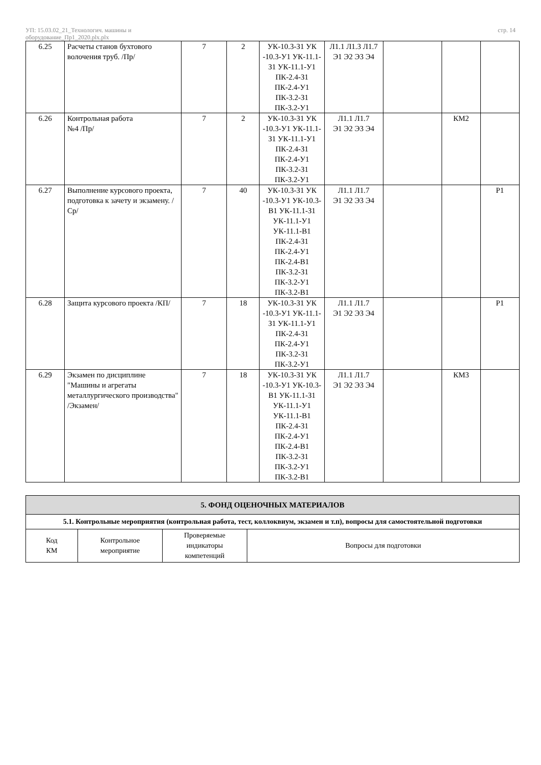УП: 15.03.02_21_Технологич. машины и
оборудование_Пр1_2020.plx.plx
стр. 14
| 6.25 | Расчеты станов бухтового волочения труб. /Пр/ | 7 | 2 | УК-10.3-З1 УК -10.3-У1 УК-11.1-З1 УК-11.1-У1 ПК-2.4-З1 ПК-2.4-У1 ПК-3.2-З1 ПК-3.2-У1 | Л1.1 Л1.3 Л1.7 Э1 Э2 Э3 Э4 | | | |
| 6.26 | Контрольная работа №4 /Пр/ | 7 | 2 | УК-10.3-З1 УК -10.3-У1 УК-11.1-З1 УК-11.1-У1 ПК-2.4-З1 ПК-2.4-У1 ПК-3.2-З1 ПК-3.2-У1 | Л1.1 Л1.7 Э1 Э2 Э3 Э4 | | КМ2 | |
| 6.27 | Выполнение курсового проекта, подготовка к зачету и экзамену. /Ср/ | 7 | 40 | УК-10.3-З1 УК -10.3-У1 УК-10.3-В1 УК-11.1-З1 УК-11.1-У1 УК-11.1-В1 ПК-2.4-З1 ПК-2.4-У1 ПК-2.4-В1 ПК-3.2-З1 ПК-3.2-У1 ПК-3.2-В1 | Л1.1 Л1.7 Э1 Э2 Э3 Э4 | | | Р1 |
| 6.28 | Защита курсового проекта /КП/ | 7 | 18 | УК-10.3-З1 УК -10.3-У1 УК-11.1-З1 УК-11.1-У1 ПК-2.4-З1 ПК-2.4-У1 ПК-3.2-З1 ПК-3.2-У1 | Л1.1 Л1.7 Э1 Э2 Э3 Э4 | | | Р1 |
| 6.29 | Экзамен по дисциплине "Машины и агрегаты металлургического производства" /Экзамен/ | 7 | 18 | УК-10.3-З1 УК -10.3-У1 УК-10.3-В1 УК-11.1-З1 УК-11.1-У1 УК-11.1-В1 ПК-2.4-З1 ПК-2.4-У1 ПК-2.4-В1 ПК-3.2-З1 ПК-3.2-У1 ПК-3.2-В1 | Л1.1 Л1.7 Э1 Э2 Э3 Э4 | | КМ3 | |
| 5. ФОНД ОЦЕНОЧНЫХ МАТЕРИАЛОВ | | | |
| --- | --- | --- | --- |
| 5.1. Контрольные мероприятия (контрольная работа, тест, коллоквиум, экзамен и т.п), вопросы для самостоятельной подготовки | | | |
| Код КМ | Контрольное мероприятие | Проверяемые индикаторы компетенций | Вопросы для подготовки |